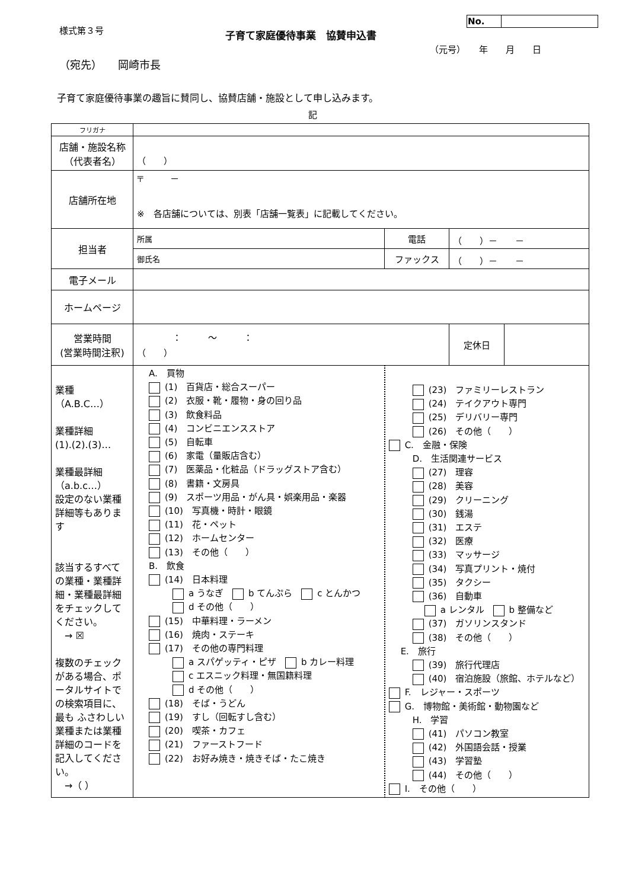様式第３号 子育て家庭優待事業　協賛申込書
| No. | |
（元号）　　年　　月　　日
（宛先）　　岡崎市長
子育て家庭優待事業の趣旨に賛同し、協賛店舗・施設として申し込みます。
記
| フリガナ | | | | |
| 店舗・施設名称 （代表者名） | （ ） | | | |
| 店舗所在地 | 〒 － ※ 各店舗については、別表「店舗一覧表」に記載してください。 | | | |
| 担当者 | 所属 | 電話 | （ ）－ － | |
| | 御氏名 | ファックス | （ ）－ － | |
| 電子メール | | | | |
| ホームページ | | | | |
| 営業時間 (営業時間注釈) | ： 〜 ： （ ） | | 定休日 | |
| 業種 （A.B.C…） 業種詳細 (1).(2).(3)… 業種最詳細 （a.b.c…） 設定のない業種詳細等もあります 該当するすべての業種・業種詳細・業種最詳細をチェックしてください。 → ☒ 複数のチェックがある場合、ポータルサイトでの検索項目に、最も ふさわしい業種または業種詳細のコードを記入してください。 →（ ） | A. 買物 (1) 百貨店・総合スーパー (2) 衣服・靴・履物・身の回り品 (3) 飲食料品 (4) コンビニエンスストア (5) 自転車 (6) 家電（量販店含む） (7) 医薬品・化粧品（ドラッグストア含む） (8) 書籍・文房具 (9) スポーツ用品・がん具・娯楽用品・楽器 (10) 写真機・時計・眼鏡 (11) 花・ペット (12) ホームセンター (13) その他（ ） B. 飲食 (14) 日本料理 a うなぎ b てんぷら c とんかつ d その他（ ） (15) 中華料理・ラーメン (16) 焼肉・ステーキ (17) その他の専門料理 a スパゲッティ・ピザ b カレー料理 c エスニック料理・無国籍料理 d その他（ ） (18) そば・うどん (19) すし（回転すし含む） (20) 喫茶・カフェ (21) ファーストフード (22) お好み焼き・焼きそば・たこ焼き | (23) ファミリーレストラン (24) テイクアウト専門 (25) デリバリー専門 (26) その他（ ） C. 金融・保険 D. 生活関連サービス (27) 理容 (28) 美容 (29) クリーニング (30) 銭湯 (31) エステ (32) 医療 (33) マッサージ (34) 写真プリント・焼付 (35) タクシー (36) 自動車 a レンタル b 整備など (37) ガソリンスタンド (38) その他（ ） E. 旅行 (39) 旅行代理店 (40) 宿泊施設（旅館、ホテルなど） F. レジャー・スポーツ G. 博物館・美術館・動物園など H. 学習 (41) パソコン教室 (42) 外国語会話・授業 (43) 学習塾 (44) その他（ ） I. その他（ ） | | |